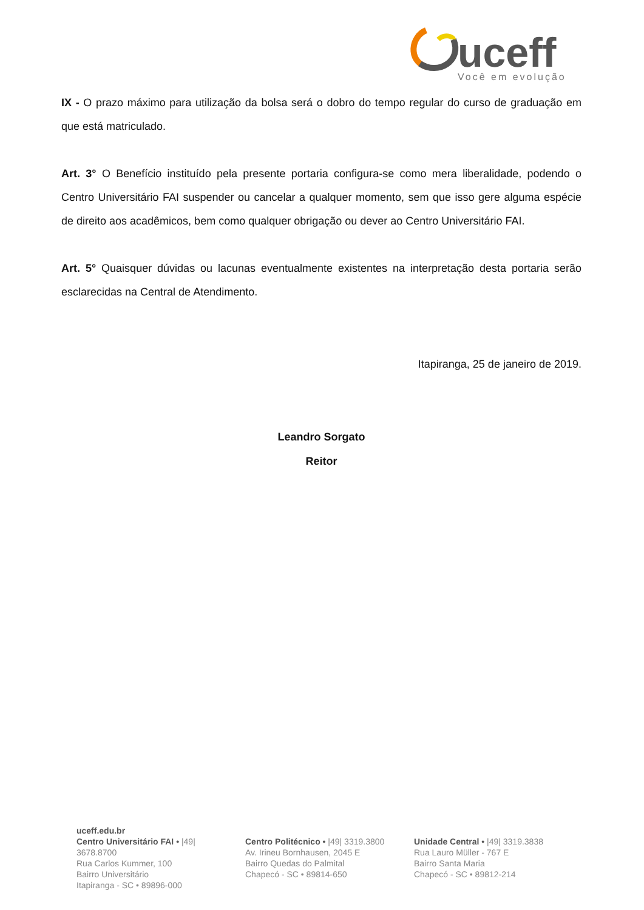uceff
Você em evolução
IX - O prazo máximo para utilização da bolsa será o dobro do tempo regular do curso de graduação em que está matriculado.
Art. 3° O Benefício instituído pela presente portaria configura-se como mera liberalidade, podendo o Centro Universitário FAI suspender ou cancelar a qualquer momento, sem que isso gere alguma espécie de direito aos acadêmicos, bem como qualquer obrigação ou dever ao Centro Universitário FAI.
Art. 5° Quaisquer dúvidas ou lacunas eventualmente existentes na interpretação desta portaria serão esclarecidas na Central de Atendimento.
Itapiranga, 25 de janeiro de 2019.
Leandro Sorgato
Reitor
uceff.edu.br
Centro Universitário FAI • |49| 3678.8700
Rua Carlos Kummer, 100
Bairro Universitário
Itapiranga - SC • 89896-000
Centro Politécnico • |49| 3319.3800
Av. Irineu Bornhausen, 2045 E
Bairro Quedas do Palmital
Chapecó - SC • 89814-650
Unidade Central • |49| 3319.3838
Rua Lauro Müller - 767 E
Bairro Santa Maria
Chapecó - SC • 89812-214